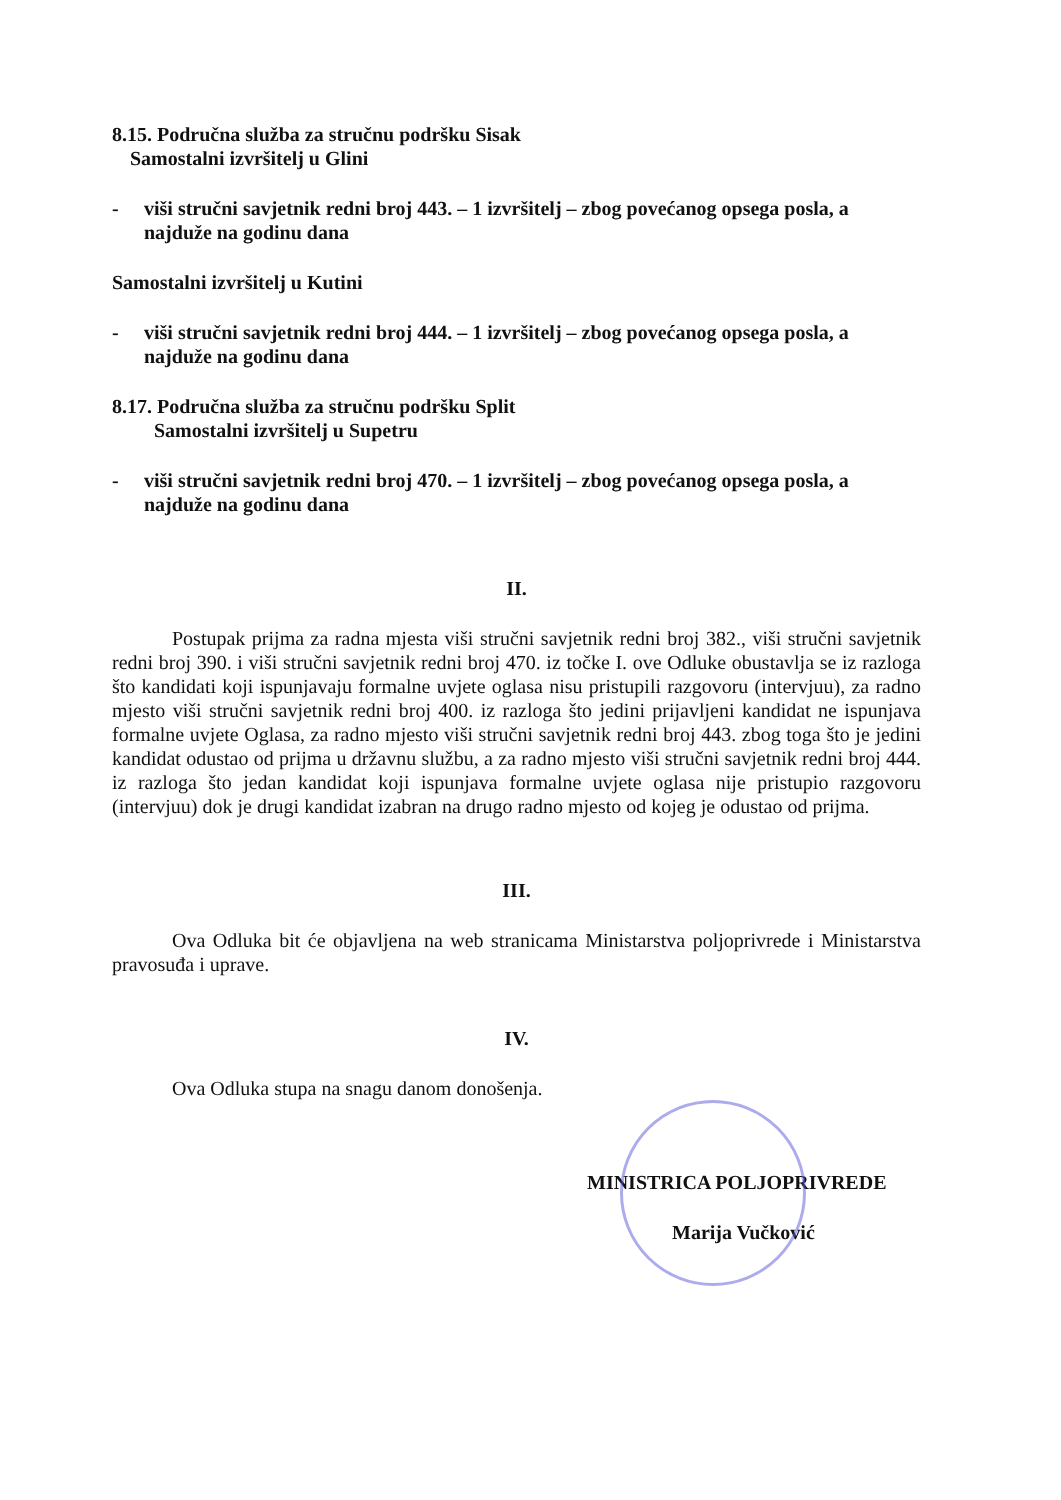8.15. Područna služba za stručnu podršku Sisak
Samostalni izvršitelj u Glini
- viši stručni savjetnik redni broj 443. – 1 izvršitelj – zbog povećanog opsega posla, a najduže na godinu dana
Samostalni izvršitelj u Kutini
- viši stručni savjetnik redni broj 444. – 1 izvršitelj – zbog povećanog opsega posla, a najduže na godinu dana
8.17. Područna služba za stručnu podršku Split
Samostalni izvršitelj u Supetru
- viši stručni savjetnik redni broj 470. – 1 izvršitelj – zbog povećanog opsega posla, a najduže na godinu dana
II.
Postupak prijma za radna mjesta viši stručni savjetnik redni broj 382., viši stručni savjetnik redni broj 390. i viši stručni savjetnik redni broj 470. iz točke I. ove Odluke obustavlja se iz razloga što kandidati koji ispunjavaju formalne uvjete oglasa nisu pristupili razgovoru (intervjuu), za radno mjesto viši stručni savjetnik redni broj 400. iz razloga što jedini prijavljeni kandidat ne ispunjava formalne uvjete Oglasa, za radno mjesto viši stručni savjetnik redni broj 443. zbog toga što je jedini kandidat odustao od prijma u državnu službu, a za radno mjesto viši stručni savjetnik redni broj 444. iz razloga što jedan kandidat koji ispunjava formalne uvjete oglasa nije pristupio razgovoru (intervjuu) dok je drugi kandidat izabran na drugo radno mjesto od kojeg je odustao od prijma.
III.
Ova Odluka bit će objavljena na web stranicama Ministarstva poljoprivrede i Ministarstva pravosuđa i uprave.
IV.
Ova Odluka stupa na snagu danom donošenja.
MINISTRICA POLJOPRIVREDE
Marija Vučković